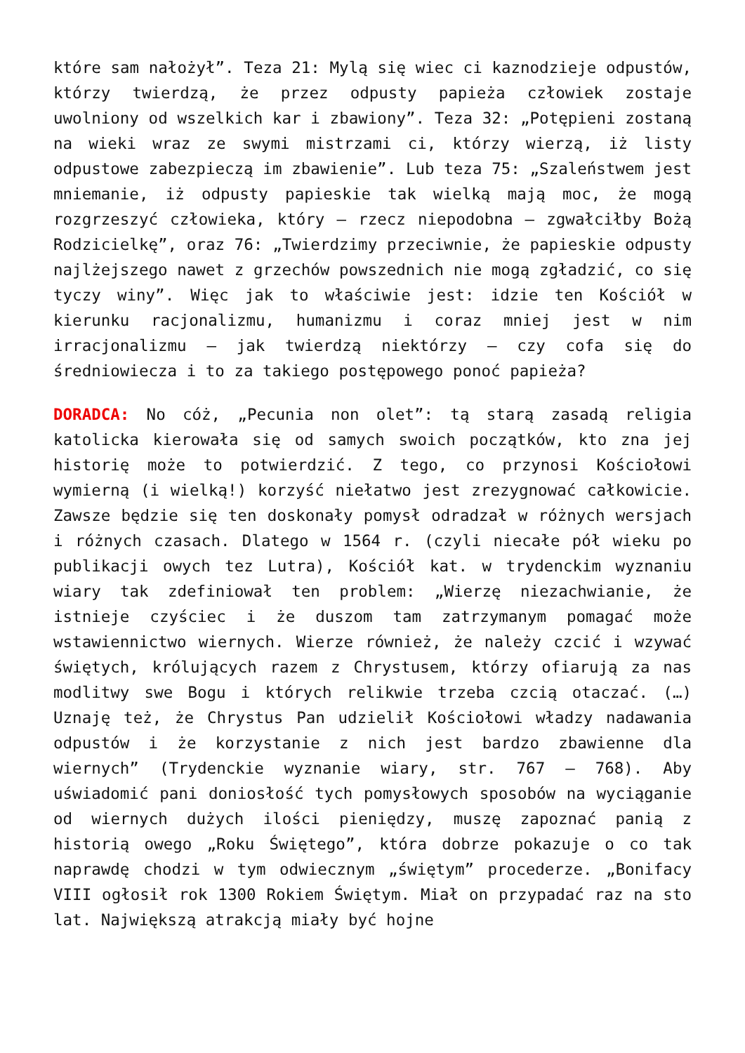które sam nałożył”. Teza 21: Mylą się wiec ci kaznodzieje odpustów, którzy twierdzą, że przez odpusty papieża człowiek zostaje uwolniony od wszelkich kar i zbawiony”. Teza 32: „Potępieni zostaną na wieki wraz ze swymi mistrzami ci, którzy wierzą, iż listy odpustowe zabezpieczą im zbawienie”. Lub teza 75: „Szaleństwem jest mniemanie, iż odpusty papieskie tak wielką mają moc, że mogą rozgrzeszyć człowieka, który – rzecz niepodobna – zgwałciłby Bożą Rodzicielkę”, oraz 76: „Twierdzimy przeciwnie, że papieskie odpusty najlżejszego nawet z grzechów powszednich nie mogą zgładzić, co się tyczy winy”. Więc jak to właściwie jest: idzie ten Kościół w kierunku racjonalizmu, humanizmu i coraz mniej jest w nim irracjonalizmu – jak twierdzą niektórzy – czy cofa się do średniowiecza i to za takiego postępowego ponoć papieża?
DORADCA: No cóż, „Pecunia non olet”: tą starą zasadą religia katolicka kierowała się od samych swoich początków, kto zna jej historię może to potwierdzić. Z tego, co przynosi Kościołowi wymierną (i wielką!) korzyść niełatwo jest zrezygnować całkowicie. Zawsze będzie się ten doskonały pomysł odradzał w różnych wersjach i różnych czasach. Dlatego w 1564 r. (czyli niecałe pół wieku po publikacji owych tez Lutra), Kościół kat. w trydenckim wyznaniu wiary tak zdefiniował ten problem: „Wierzę niezachwianie, że istnieje czyściec i że duszom tam zatrzymanym pomagać może wstawiennictwo wiernych. Wierze również, że należy czcić i wzywać świętych, królujących razem z Chrystusem, którzy ofiarują za nas modlitwy swe Bogu i których relikwie trzeba czcią otaczać. (…) Uznaję też, że Chrystus Pan udzielił Kościołowi władzy nadawania odpustów i że korzystanie z nich jest bardzo zbawienne dla wiernych” (Trydenckie wyznanie wiary, str. 767 – 768). Aby uświadomić pani doniosłość tych pomysłowych sposobów na wyciąganie od wiernych dużych ilości pieniędzy, muszę zapoznać panią z historią owego „Roku Świętego”, która dobrze pokazuje o co tak naprawdę chodzi w tym odwiecznym „świętym” procederze. „Bonifacy VIII ogłosił rok 1300 Rokiem Świętym. Miał on przypadać raz na sto lat. Największą atrakcją miały być hojne